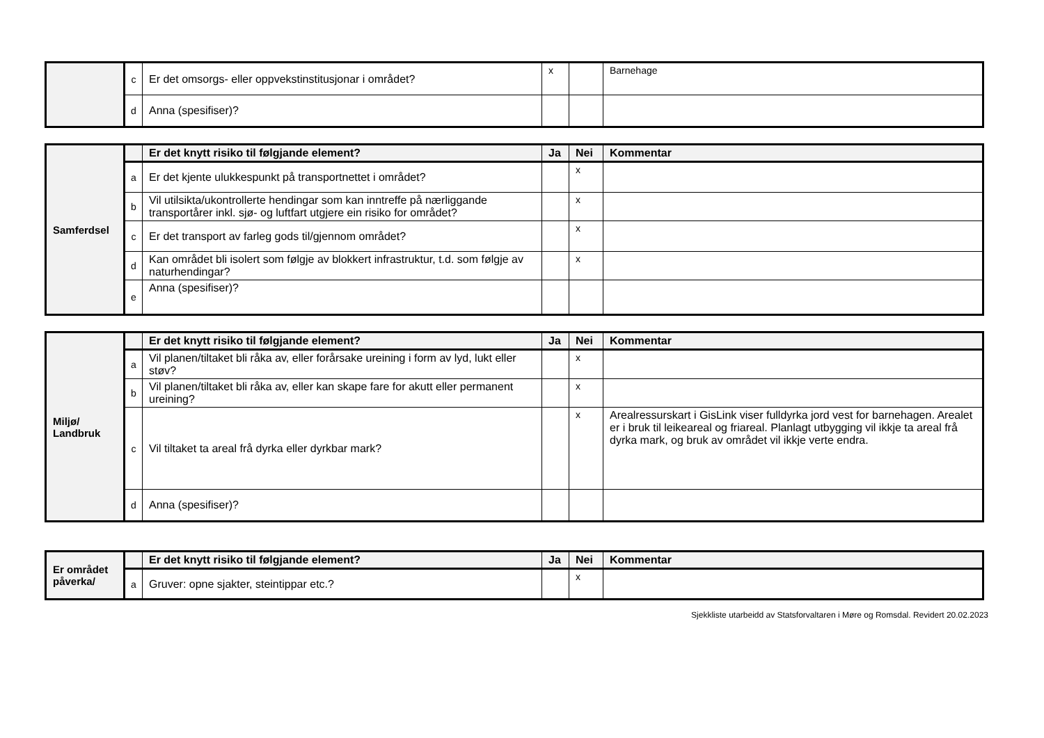| | c | Er det omsorgs- eller oppvekstinstitusjonar i området? | x | | Barnehage |
| | d | Anna (spesifiser)? | | | |
| Samferdsel | | Er det knytt risiko til følgjande element? | Ja | Nei | Kommentar |
| | a | Er det kjente ulukkespunkt på transportnettet i området? | | x | |
| | b | Vil utilsikta/ukontrollerte hendingar som kan inntreffe på nærliggande transportårer inkl. sjø- og luftfart utgjere ein risiko for området? | | x | |
| | c | Er det transport av farleg gods til/gjennom området? | | x | |
| | d | Kan området bli isolert som følgje av blokkert infrastruktur, t.d. som følgje av naturhendingar? | | x | |
| | e | Anna (spesifiser)? | | | |
| Miljø/ Landbruk | | Er det knytt risiko til følgjande element? | Ja | Nei | Kommentar |
| | a | Vil planen/tiltaket bli råka av, eller forårsake ureining i form av lyd, lukt eller støv? | | x | |
| | b | Vil planen/tiltaket bli råka av, eller kan skape fare for akutt eller permanent ureining? | | x | |
| | c | Vil tiltaket ta areal frå dyrka eller dyrkbar mark? | | x | Arealressurskart i GisLink viser fulldyrka jord vest for barnehagen. Arealet er i bruk til leikeareal og friareal. Planlagt utbygging vil ikkje ta areal frå dyrka mark, og bruk av området vil ikkje verte endra. |
| | d | Anna (spesifiser)? | | | |
| Er området påverka/ | | Er det knytt risiko til følgjande element? | Ja | Nei | Kommentar |
| | a | Gruver: opne sjakter, steintippar etc.? | | x | |
Sjekkliste utarbeidd av Statsforvaltaren i Møre og Romsdal. Revidert 20.02.2023